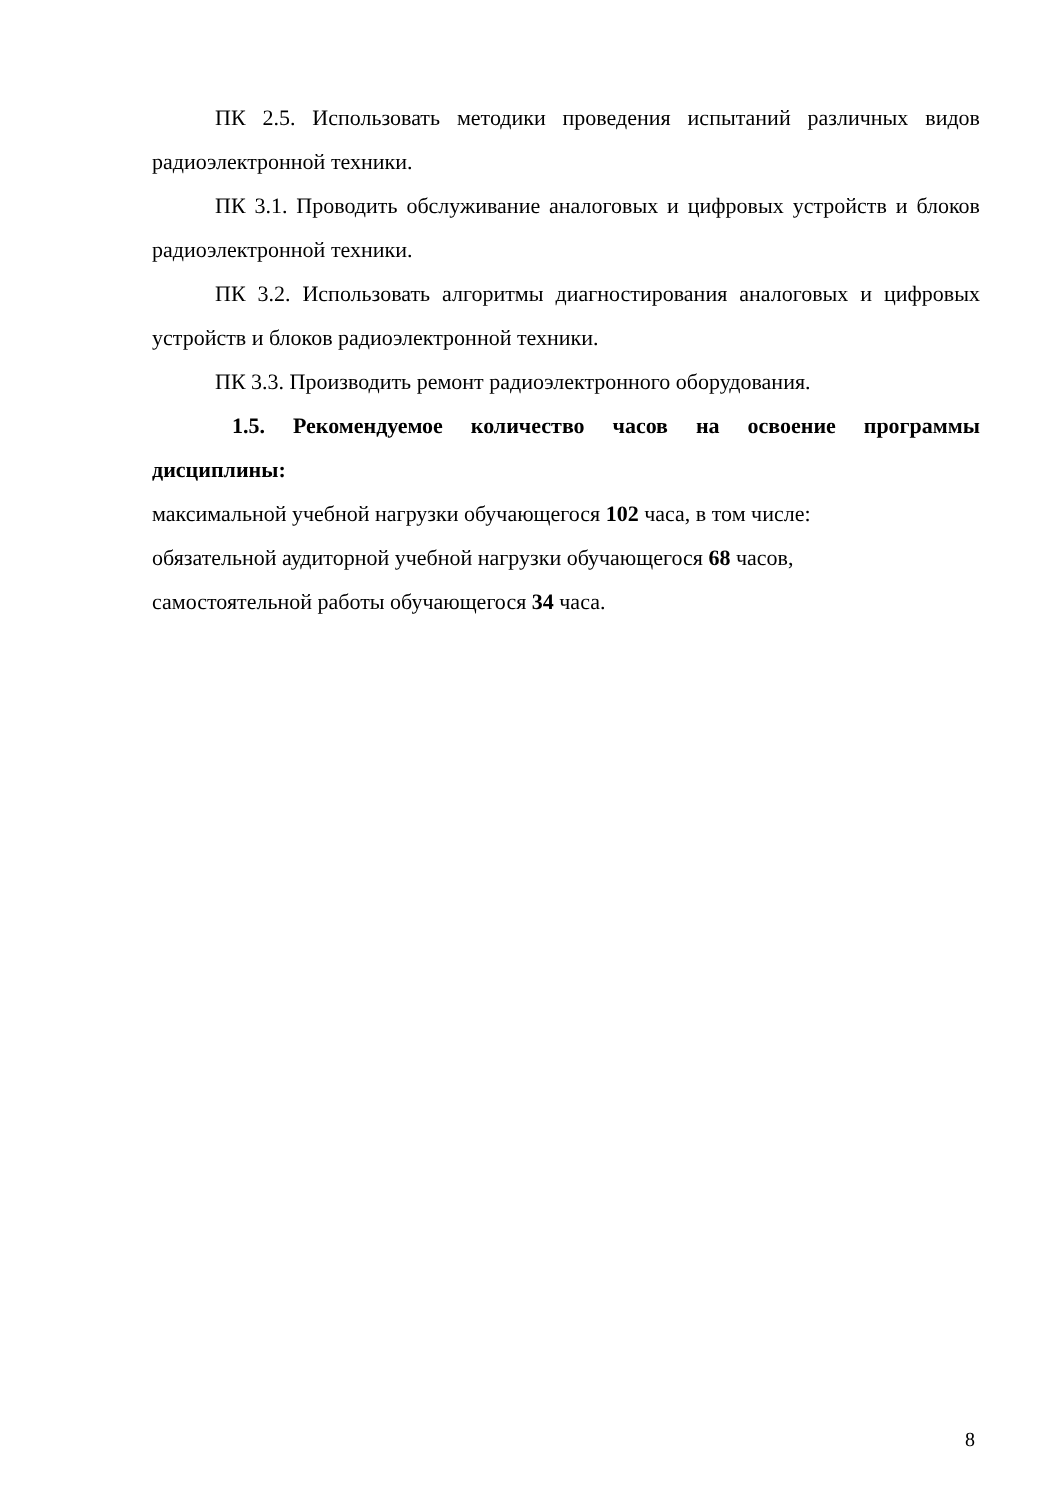ПК 2.5. Использовать методики проведения испытаний различных видов радиоэлектронной техники.
ПК 3.1. Проводить обслуживание аналоговых и цифровых устройств и блоков радиоэлектронной техники.
ПК 3.2. Использовать алгоритмы диагностирования аналоговых и цифровых устройств и блоков радиоэлектронной техники.
ПК 3.3. Производить ремонт радиоэлектронного оборудования.
1.5. Рекомендуемое количество часов на освоение программы дисциплины:
максимальной учебной нагрузки обучающегося 102 часа, в том числе:
обязательной аудиторной учебной нагрузки обучающегося 68 часов,
самостоятельной работы обучающегося 34 часа.
8